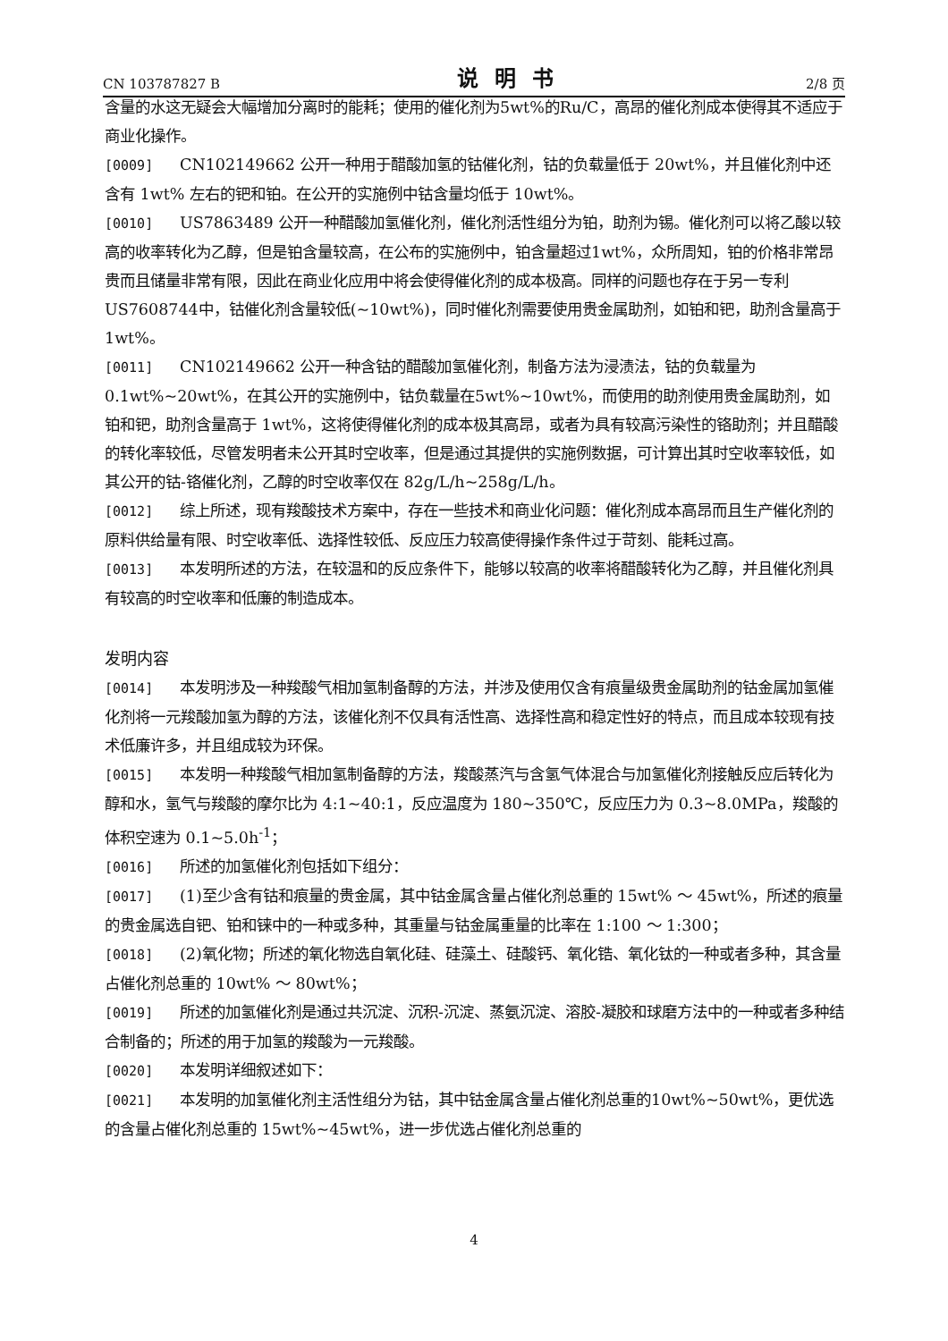CN 103787827 B 说明书 2/8 页
含量的水这无疑会大幅增加分离时的能耗；使用的催化剂为5wt%的Ru/C，高昂的催化剂成本使得其不适应于商业化操作。
[0009] CN102149662 公开一种用于醋酸加氢的钴催化剂，钴的负载量低于 20wt%，并且催化剂中还含有 1wt% 左右的钯和铂。在公开的实施例中钴含量均低于 10wt%。
[0010] US7863489 公开一种醋酸加氢催化剂，催化剂活性组分为铂，助剂为锡。催化剂可以将乙酸以较高的收率转化为乙醇，但是铂含量较高，在公布的实施例中，铂含量超过1wt%，众所周知，铂的价格非常昂贵而且储量非常有限，因此在商业化应用中将会使得催化剂的成本极高。同样的问题也存在于另一专利US7608744中，钴催化剂含量较低(~10wt%)，同时催化剂需要使用贵金属助剂，如铂和钯，助剂含量高于 1wt%。
[0011] CN102149662 公开一种含钴的醋酸加氢催化剂，制备方法为浸渍法，钴的负载量为0.1wt%~20wt%，在其公开的实施例中，钴负载量在5wt%~10wt%，而使用的助剂使用贵金属助剂，如铂和钯，助剂含量高于 1wt%，这将使得催化剂的成本极其高昂，或者为具有较高污染性的铬助剂；并且醋酸的转化率较低，尽管发明者未公开其时空收率，但是通过其提供的实施例数据，可计算出其时空收率较低，如其公开的钴-铬催化剂，乙醇的时空收率仅在 82g/L/h~258g/L/h。
[0012] 综上所述，现有羧酸技术方案中，存在一些技术和商业化问题：催化剂成本高昂而且生产催化剂的原料供给量有限、时空收率低、选择性较低、反应压力较高使得操作条件过于苛刻、能耗过高。
[0013] 本发明所述的方法，在较温和的反应条件下，能够以较高的收率将醋酸转化为乙醇，并且催化剂具有较高的时空收率和低廉的制造成本。
发明内容
[0014] 本发明涉及一种羧酸气相加氢制备醇的方法，并涉及使用仅含有痕量级贵金属助剂的钴金属加氢催化剂将一元羧酸加氢为醇的方法，该催化剂不仅具有活性高、选择性高和稳定性好的特点，而且成本较现有技术低廉许多，并且组成较为环保。
[0015] 本发明一种羧酸气相加氢制备醇的方法，羧酸蒸汽与含氢气体混合与加氢催化剂接触反应后转化为醇和水，氢气与羧酸的摩尔比为 4:1~40:1，反应温度为 180~350℃，反应压力为 0.3~8.0MPa，羧酸的体积空速为 0.1~5.0h<sup>-1</sup>；
[0016] 所述的加氢催化剂包括如下组分：
[0017] (1)至少含有钴和痕量的贵金属，其中钴金属含量占催化剂总重的 15wt% ～ 45wt%，所述的痕量的贵金属选自钯、铂和铼中的一种或多种，其重量与钴金属重量的比率在 1:100 ～ 1:300；
[0018] (2)氧化物；所述的氧化物选自氧化硅、硅藻土、硅酸钙、氧化锆、氧化钛的一种或者多种，其含量占催化剂总重的 10wt% ～ 80wt%；
[0019] 所述的加氢催化剂是通过共沉淀、沉积-沉淀、蒸氨沉淀、溶胶-凝胶和球磨方法中的一种或者多种结合制备的；所述的用于加氢的羧酸为一元羧酸。
[0020] 本发明详细叙述如下：
[0021] 本发明的加氢催化剂主活性组分为钴，其中钴金属含量占催化剂总重的10wt%~50wt%，更优选的含量占催化剂总重的 15wt%~45wt%，进一步优选占催化剂总重的
4